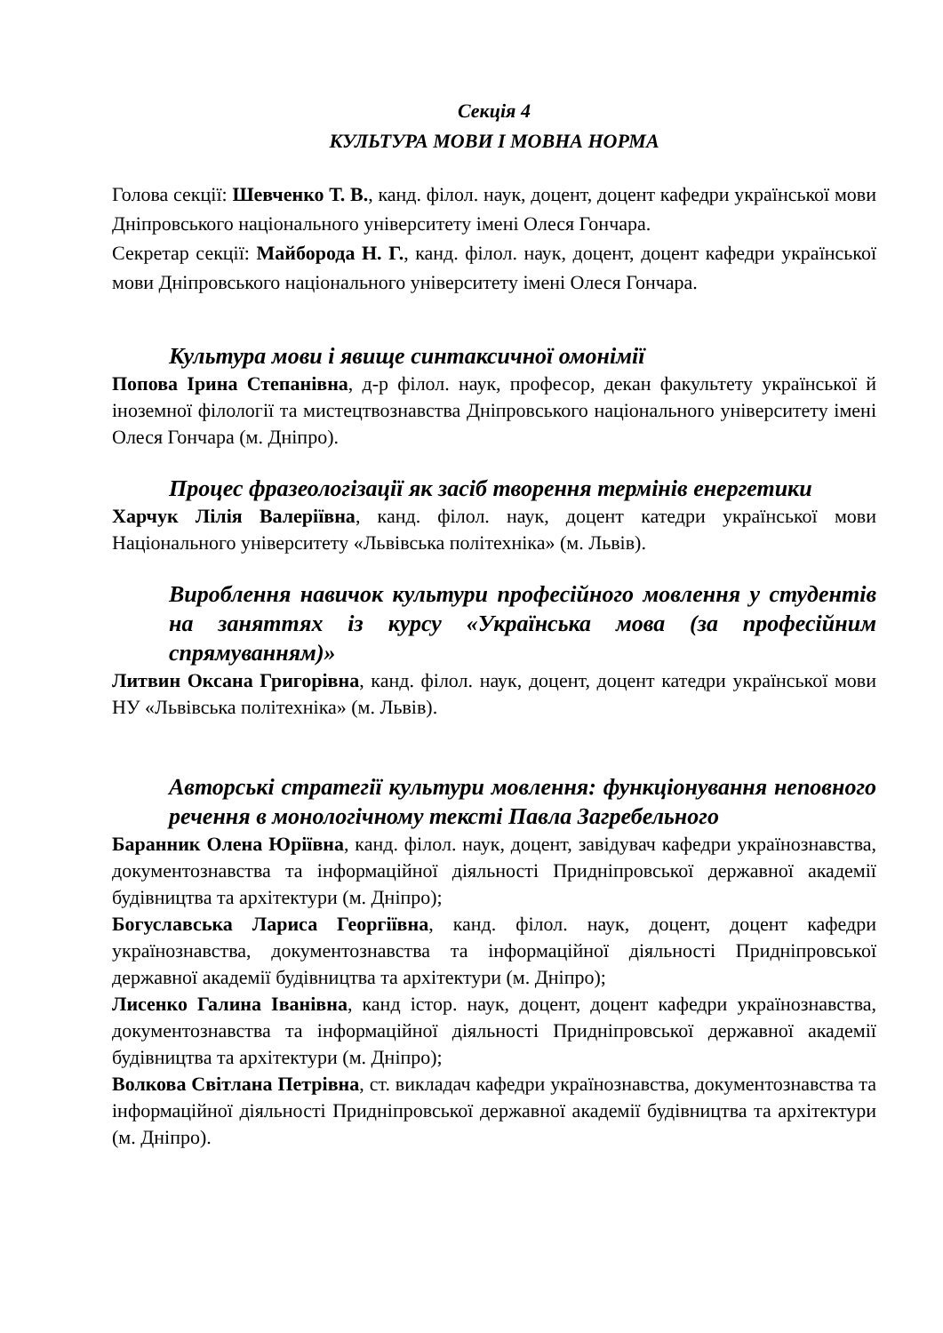Секція 4
КУЛЬТУРА МОВИ І МОВНА НОРМА
Голова секції: Шевченко Т. В., канд. філол. наук, доцент, доцент кафедри української мови Дніпровського національного університету імені Олеся Гончара.
Секретар секції: Майборода Н. Г., канд. філол. наук, доцент, доцент кафедри української мови Дніпровського національного університету імені Олеся Гончара.
Культура мови і явище синтаксичної омонімії
Попова Ірина Степанівна, д-р філол. наук, професор, декан факультету української й іноземної філології та мистецтвознавства Дніпровського національного університету імені Олеся Гончара (м. Дніпро).
Процес фразеологізації як засіб творення термінів енергетики
Харчук Лілія Валеріївна, канд. філол. наук, доцент катедри української мови Національного університету «Львівська політехніка» (м. Львів).
Вироблення навичок культури професійного мовлення у студентів на заняттях із курсу «Українська мова (за професійним спрямуванням)»
Литвин Оксана Григорівна, канд. філол. наук, доцент, доцент катедри української мови НУ «Львівська політехніка» (м. Львів).
Авторські стратегії культури мовлення: функціонування неповного речення в монологічному тексті Павла Загребельного
Баранник Олена Юріївна, канд. філол. наук, доцент, завідувач кафедри українознавства, документознавства та інформаційної діяльності Придніпровської державної академії будівництва та архітектури (м. Дніпро);
Богуславська Лариса Георгіївна, канд. філол. наук, доцент, доцент кафедри українознавства, документознавства та інформаційної діяльності Придніпровської державної академії будівництва та архітектури (м. Дніпро);
Лисенко Галина Іванівна, канд істор. наук, доцент, доцент кафедри українознавства, документознавства та інформаційної діяльності Придніпровської державної академії будівництва та архітектури (м. Дніпро);
Волкова Світлана Петрівна, ст. викладач кафедри українознавства, документознавства та інформаційної діяльності Придніпровської державної академії будівництва та архітектури (м. Дніпро).